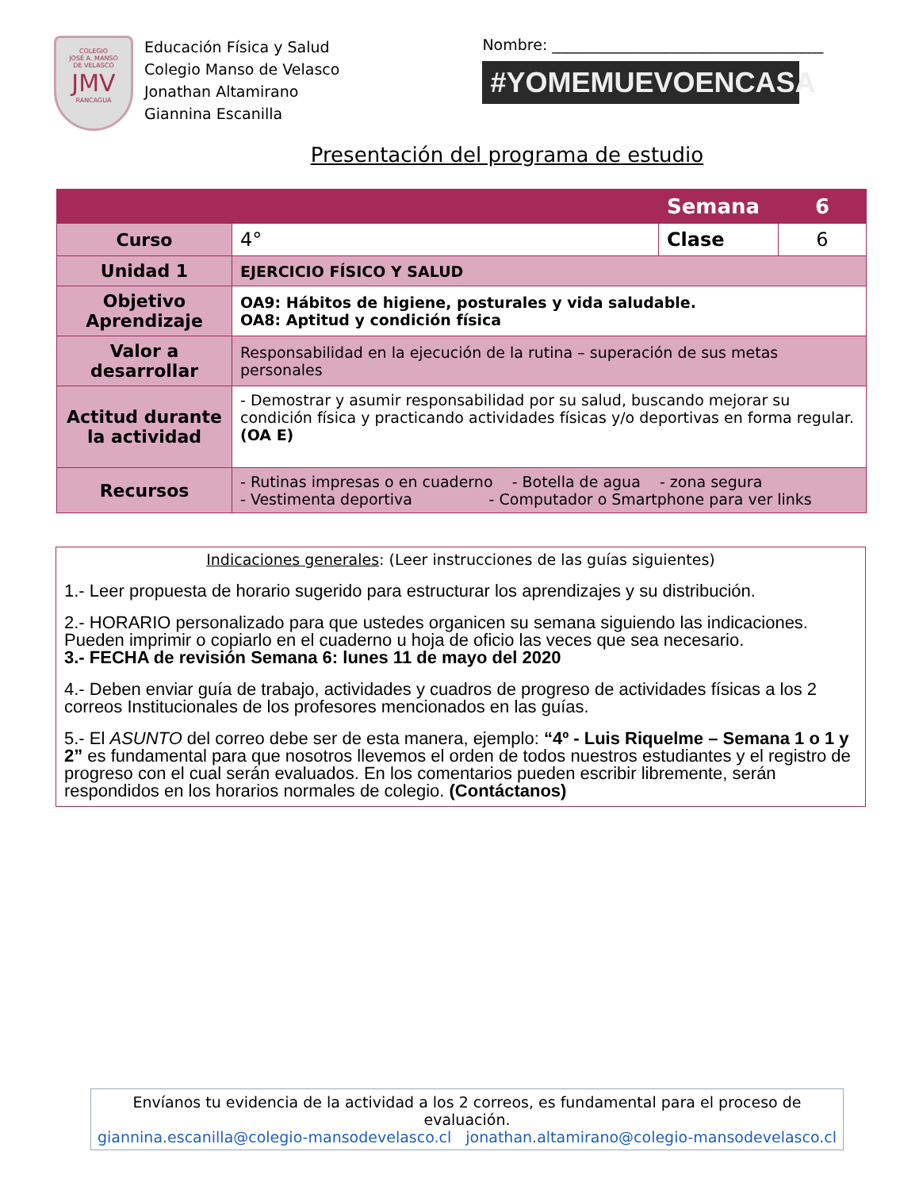COLEGIO
JOSÉ A. MANSO
DE VELASCO
JMV
RANCAGUA
Educación Física y Salud
Colegio Manso de Velasco
Jonathan Altamirano
Giannina Escanilla
Nombre: ____________________________________
#YOMEMUEVOENCASA
Presentación del programa de estudio
| | | Semana | 6 |
| Curso | 4° | Clase | 6 |
| Unidad 1 | EJERCICIO FÍSICO Y SALUD | | |
| Objetivo Aprendizaje | OA9: Hábitos de higiene, posturales y vida saludable. OA8: Aptitud y condición física | | |
| Valor a desarrollar | Responsabilidad en la ejecución de la rutina – superación de sus metas personales | | |
| Actitud durante la actividad | - Demostrar y asumir responsabilidad por su salud, buscando mejorar su condición física y practicando actividades físicas y/o deportivas en forma regular. (OA E) | | |
| Recursos | - Rutinas impresas o en cuaderno - Botella de agua - zona segura - Vestimenta deportiva - Computador o Smartphone para ver links | | |
Indicaciones generales: (Leer instrucciones de las guías siguientes)
1.- Leer propuesta de horario sugerido para estructurar los aprendizajes y su distribución.
2.- HORARIO personalizado para que ustedes organicen su semana siguiendo las indicaciones. Pueden imprimir o copiarlo en el cuaderno u hoja de oficio las veces que sea necesario.
3.- FECHA de revisión Semana 6: lunes 11 de mayo del 2020
4.- Deben enviar guía de trabajo, actividades y cuadros de progreso de actividades físicas a los 2 correos Institucionales de los profesores mencionados en las guías.
5.- El ASUNTO del correo debe ser de esta manera, ejemplo: “4º - Luis Riquelme – Semana 1 o 1 y 2” es fundamental para que nosotros llevemos el orden de todos nuestros estudiantes y el registro de progreso con el cual serán evaluados. En los comentarios pueden escribir libremente, serán respondidos en los horarios normales de colegio. (Contáctanos)
Envíanos tu evidencia de la actividad a los 2 correos, es fundamental para el proceso de evaluación.
giannina.escanilla@colegio-mansodevelasco.cl jonathan.altamirano@colegio-mansodevelasco.cl